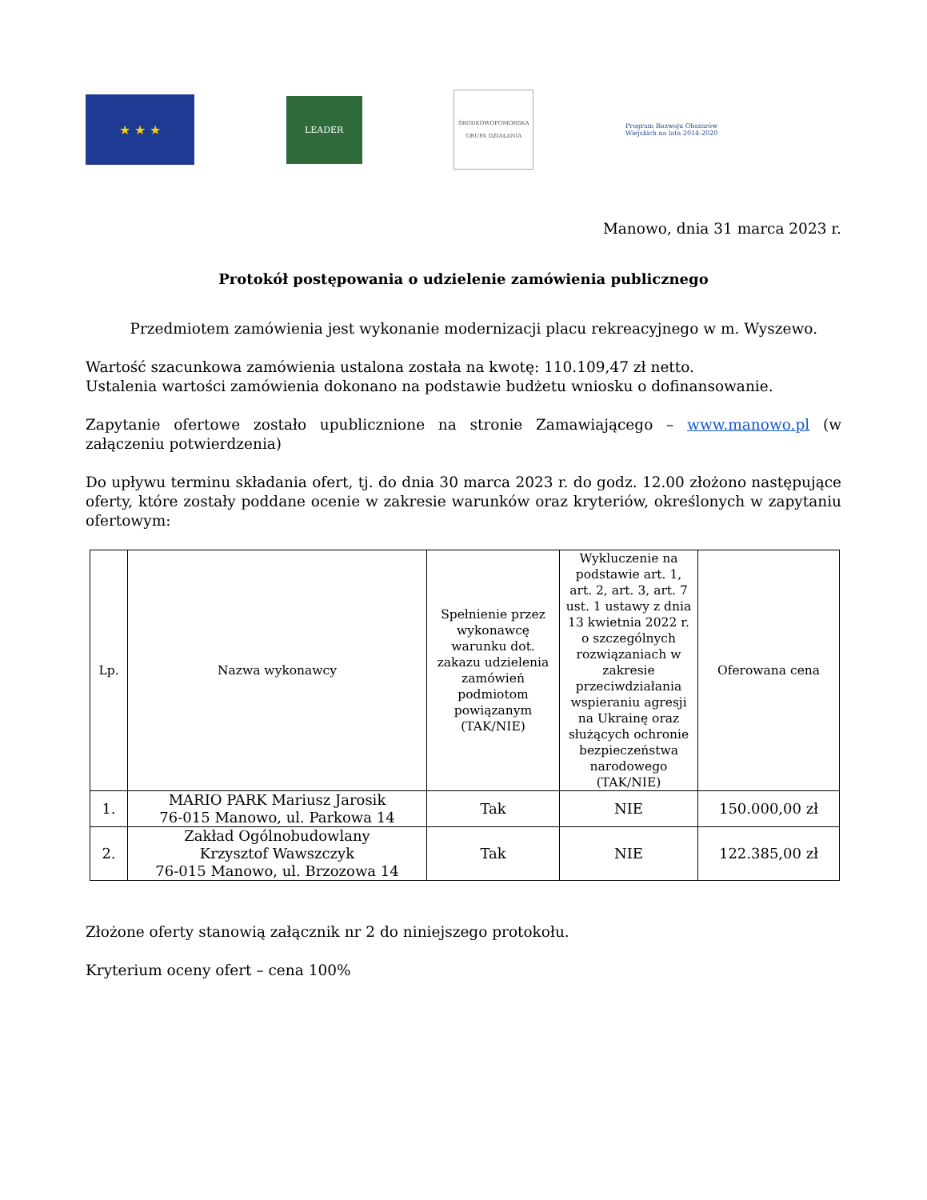★ ★ ★
LEADER
ŚRODKOWOPOMORSKA
GRUPA DZIAŁANIA
Program Rozwoju Obszarów Wiejskich na lata 2014-2020
Manowo, dnia 31 marca 2023 r.
Protokół postępowania o udzielenie zamówienia publicznego
   Przedmiotem zamówienia jest wykonanie modernizacji placu rekreacyjnego w m. Wyszewo.
Wartość szacunkowa zamówienia ustalona została na kwotę: 110.109,47 zł netto.
Ustalenia wartości zamówienia dokonano na podstawie budżetu wniosku o dofinansowanie.
Zapytanie ofertowe zostało upublicznione na stronie Zamawiającego – www.manowo.pl (w załączeniu potwierdzenia)
Do upływu terminu składania ofert, tj. do dnia 30 marca 2023 r. do godz. 12.00 złożono następujące oferty, które zostały poddane ocenie w zakresie warunków oraz kryteriów, określonych w zapytaniu ofertowym:
| Lp. | Nazwa wykonawcy | Spełnienie przez wykonawcę warunku dot. zakazu udzielenia zamówień podmiotom powiązanym (TAK/NIE) | Wykluczenie na podstawie art. 1, art. 2, art. 3, art. 7 ust. 1 ustawy z dnia 13 kwietnia 2022 r. o szczególnych rozwiązaniach w zakresie przeciwdziałania wspieraniu agresji na Ukrainę oraz służących ochronie bezpieczeństwa narodowego (TAK/NIE) | Oferowana cena |
| --- | --- | --- | --- | --- |
| 1. | MARIO PARK Mariusz Jarosik 76-015 Manowo, ul. Parkowa 14 | Tak | NIE | 150.000,00 zł |
| 2. | Zakład Ogólnobudowlany Krzysztof Wawszczyk 76-015 Manowo, ul. Brzozowa 14 | Tak | NIE | 122.385,00 zł |
Złożone oferty stanowią załącznik nr 2 do niniejszego protokołu.
Kryterium oceny ofert – cena 100%